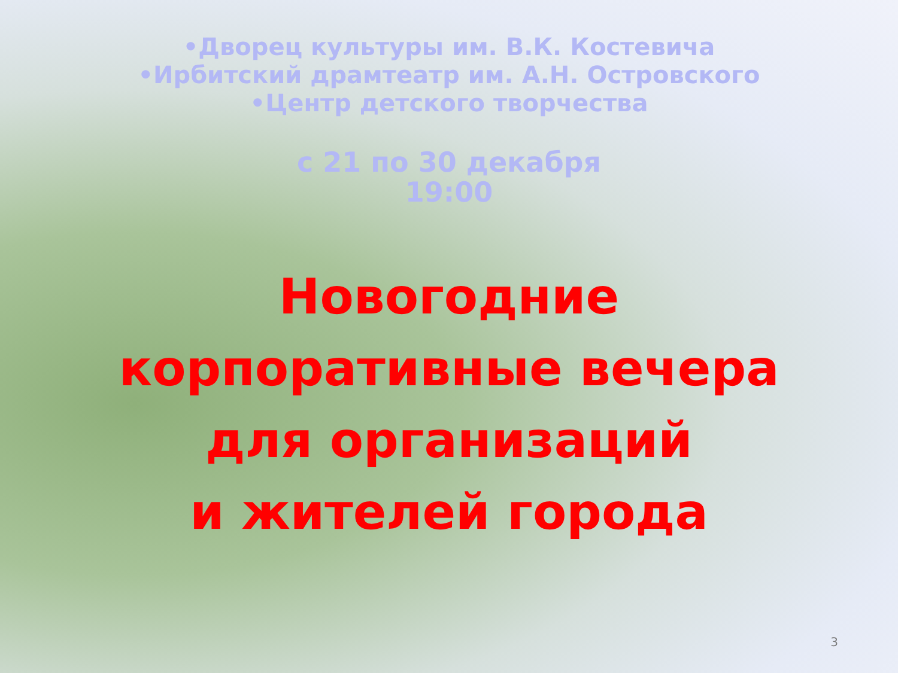•Дворец культуры им. В.К. Костевича
•Ирбитский драмтеатр им. А.Н. Островского
•Центр детского творчества
с 21 по 30 декабря
19:00
Новогодние
корпоративные вечера
для организаций
и жителей города
3